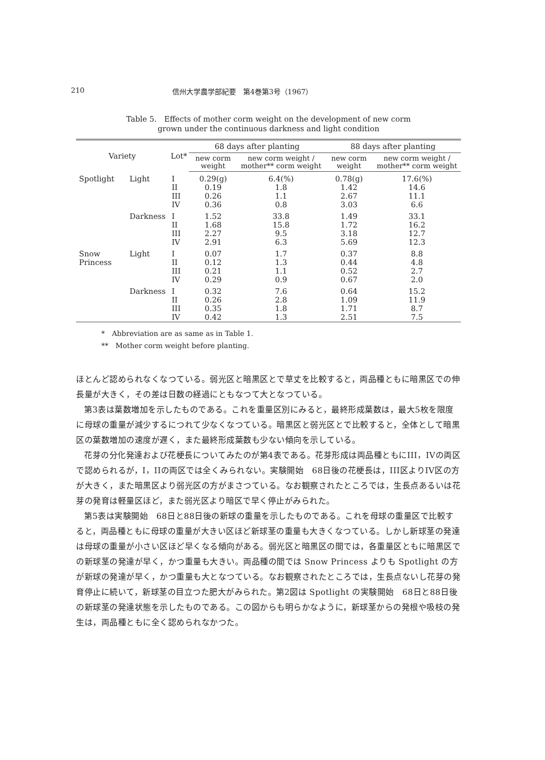210 信州大学農学部紀要　第4巻第3号（1967）
Table 5.　Effects of mother corm weight on the development of new corm
grown under the continuous darkness and light condition
| Variety | | Lot* | 68 days after planting | | 88 days after planting | |
| --- | --- | --- | --- | --- | --- | --- |
| | | | new corm weight | new corm weight / mother** corm weight | new corm weight | new corm weight / mother** corm weight |
| Spotlight | Light | I II III IV | 0.29(g) 0.19 0.26 0.36 | 6.4(%) 1.8 1.1 0.8 | 0.78(g) 1.42 2.67 3.03 | 17.6(%) 14.6 11.1 6.6 |
| | Darkness | I II III IV | 1.52 1.68 2.27 2.91 | 33.8 15.8 9.5 6.3 | 1.49 1.72 3.18 5.69 | 33.1 16.2 12.7 12.3 |
| Snow Princess | Light | I II III IV | 0.07 0.12 0.21 0.29 | 1.7 1.3 1.1 0.9 | 0.37 0.44 0.52 0.67 | 8.8 4.8 2.7 2.0 |
| | Darkness | I II III IV | 0.32 0.26 0.35 0.42 | 7.6 2.8 1.8 1.3 | 0.64 1.09 1.71 2.51 | 15.2 11.9 8.7 7.5 |
*　Abbreviation are as same as in Table 1.
**　Mother corm weight before planting.
ほとんど認められなくなつている。弱光区と暗黒区とで草丈を比較すると，両品種ともに暗黒区での伸長量が大きく，その差は日数の経過にともなつて大となつている。
第3表は葉数増加を示したものである。これを重量区別にみると，最終形成葉数は，最大5枚を限度に母球の重量が減少するにつれて少なくなつている。暗黒区と弱光区とで比較すると，全体として暗黒区の葉数増加の速度が遅く，また最終形成葉数も少ない傾向を示している。
花芽の分化発達および花梗長についてみたのが第4表である。花芽形成は両品種ともにIII，IVの両区で認められるが，I，IIの両区では全くみられない。実験開始　68日後の花梗長は，III区よりIV区の方が大きく，また暗黒区より弱光区の方がまさつている。なお観察されたところでは，生長点あるいは花芽の発育は軽量区ほど，また弱光区より暗区で早く停止がみられた。
第5表は実験開始　68日と88日後の新球の重量を示したものである。これを母球の重量区で比較すると，両品種ともに母球の重量が大きい区ほど新球茎の重量も大きくなつている。しかし新球茎の発達は母球の重量が小さい区ほど早くなる傾向がある。弱光区と暗黒区の間では，各重量区ともに暗黒区での新球茎の発達が早く，かつ重量も大きい。両品種の間では Snow Princess よりも Spotlight の方が新球の発達が早く，かつ重量も大となつている。なお観察されたところでは，生長点ないし花芽の発育停止に続いて，新球茎の目立つた肥大がみられた。第2図は Spotlight の実験開始　68日と88日後の新球茎の発達状態を示したものである。この図からも明らかなように，新球茎からの発根や吸枝の発生は，両品種ともに全く認められなかつた。